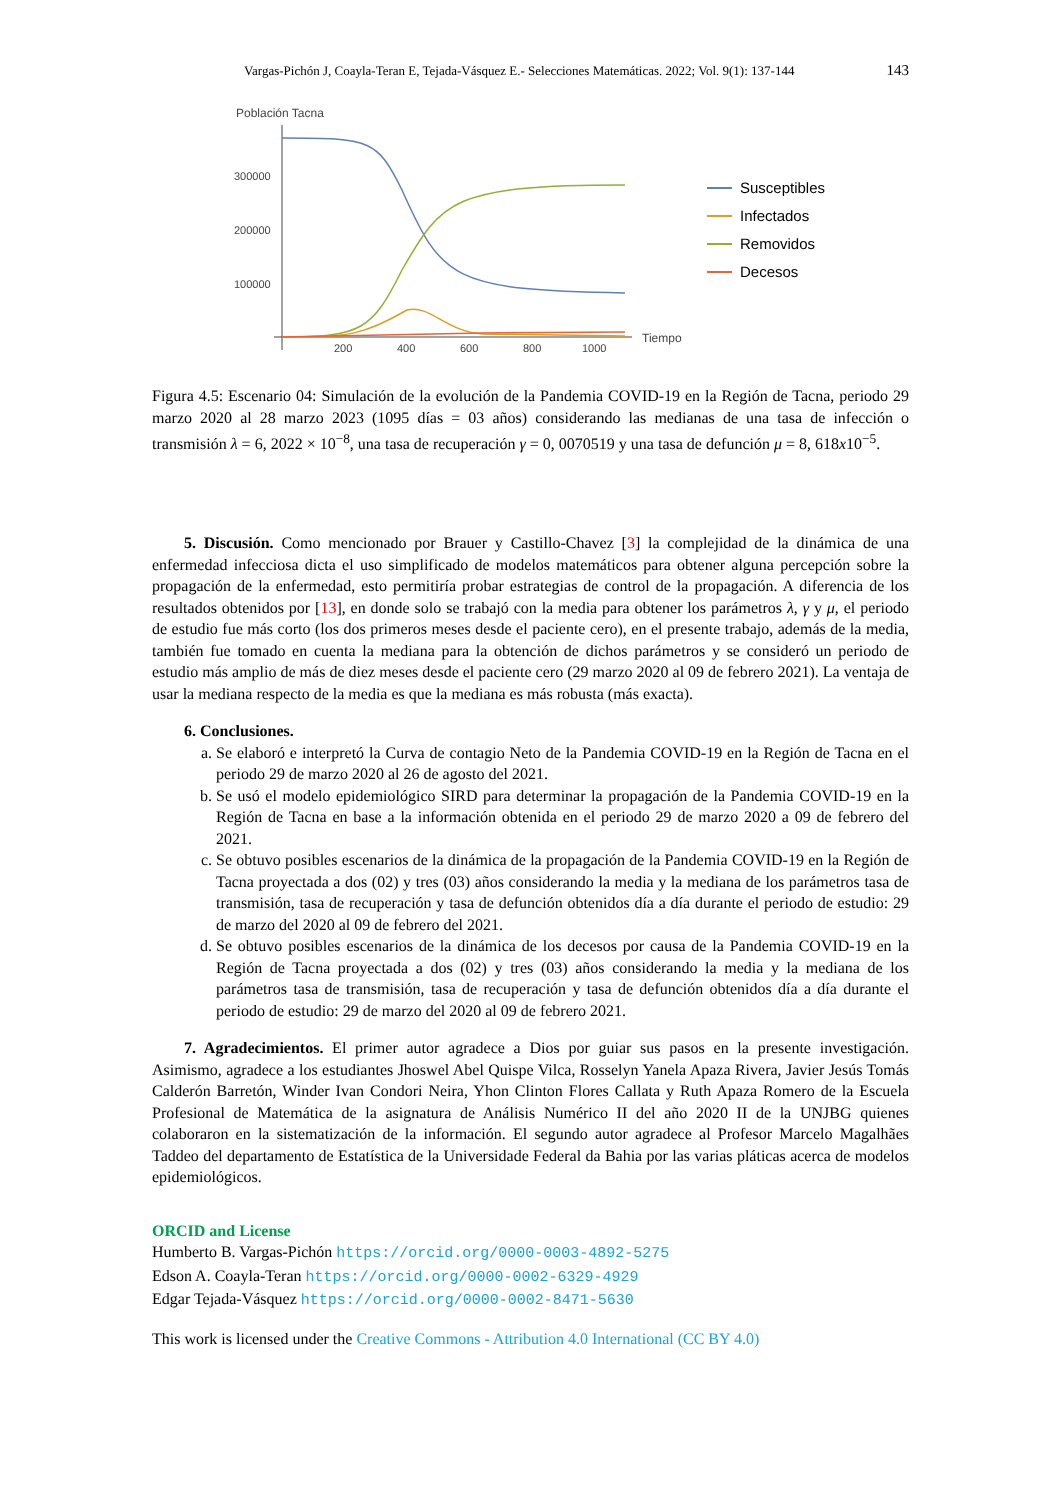Vargas-Pichón J, Coayla-Teran E, Tejada-Vásquez E.- Selecciones Matemáticas. 2022; Vol. 9(1): 137-144 143
Población Tacna
300000
200000
100000
200
400
600
800
1000
Tiempo
Susceptibles
Infectados
Removidos
Decesos
Figura 4.5: Escenario 04: Simulación de la evolución de la Pandemia COVID-19 en la Región de Tacna, periodo 29 marzo 2020 al 28 marzo 2023 (1095 días = 03 años) considerando las medianas de una tasa de infección o transmisión λ = 6, 2022 × 10<sup>−8</sup>, una tasa de recuperación γ = 0, 0070519 y una tasa de defunción μ = 8, 618x10<sup>−5</sup>.
5. Discusión. Como mencionado por Brauer y Castillo-Chavez [3] la complejidad de la dinámica de una enfermedad infecciosa dicta el uso simplificado de modelos matemáticos para obtener alguna percepción sobre la propagación de la enfermedad, esto permitiría probar estrategias de control de la propagación. A diferencia de los resultados obtenidos por [13], en donde solo se trabajó con la media para obtener los parámetros λ, γ y μ, el periodo de estudio fue más corto (los dos primeros meses desde el paciente cero), en el presente trabajo, además de la media, también fue tomado en cuenta la mediana para la obtención de dichos parámetros y se consideró un periodo de estudio más amplio de más de diez meses desde el paciente cero (29 marzo 2020 al 09 de febrero 2021). La ventaja de usar la mediana respecto de la media es que la mediana es más robusta (más exacta).
6. Conclusiones.
a. Se elaboró e interpretó la Curva de contagio Neto de la Pandemia COVID-19 en la Región de Tacna en el periodo 29 de marzo 2020 al 26 de agosto del 2021.
b. Se usó el modelo epidemiológico SIRD para determinar la propagación de la Pandemia COVID-19 en la Región de Tacna en base a la información obtenida en el periodo 29 de marzo 2020 a 09 de febrero del 2021.
c. Se obtuvo posibles escenarios de la dinámica de la propagación de la Pandemia COVID-19 en la Región de Tacna proyectada a dos (02) y tres (03) años considerando la media y la mediana de los parámetros tasa de transmisión, tasa de recuperación y tasa de defunción obtenidos día a día durante el periodo de estudio: 29 de marzo del 2020 al 09 de febrero del 2021.
d. Se obtuvo posibles escenarios de la dinámica de los decesos por causa de la Pandemia COVID-19 en la Región de Tacna proyectada a dos (02) y tres (03) años considerando la media y la mediana de los parámetros tasa de transmisión, tasa de recuperación y tasa de defunción obtenidos día a día durante el periodo de estudio: 29 de marzo del 2020 al 09 de febrero 2021.
7. Agradecimientos. El primer autor agradece a Dios por guiar sus pasos en la presente investigación. Asimismo, agradece a los estudiantes Jhoswel Abel Quispe Vilca, Rosselyn Yanela Apaza Rivera, Javier Jesús Tomás Calderón Barretón, Winder Ivan Condori Neira, Yhon Clinton Flores Callata y Ruth Apaza Romero de la Escuela Profesional de Matemática de la asignatura de Análisis Numérico II del año 2020 II de la UNJBG quienes colaboraron en la sistematización de la información. El segundo autor agradece al Profesor Marcelo Magalhães Taddeo del departamento de Estatística de la Universidade Federal da Bahia por las varias pláticas acerca de modelos epidemiológicos.
ORCID and License
Humberto B. Vargas-Pichón https://orcid.org/0000-0003-4892-5275
Edson A. Coayla-Teran https://orcid.org/0000-0002-6329-4929
Edgar Tejada-Vásquez https://orcid.org/0000-0002-8471-5630
This work is licensed under the Creative Commons - Attribution 4.0 International (CC BY 4.0)